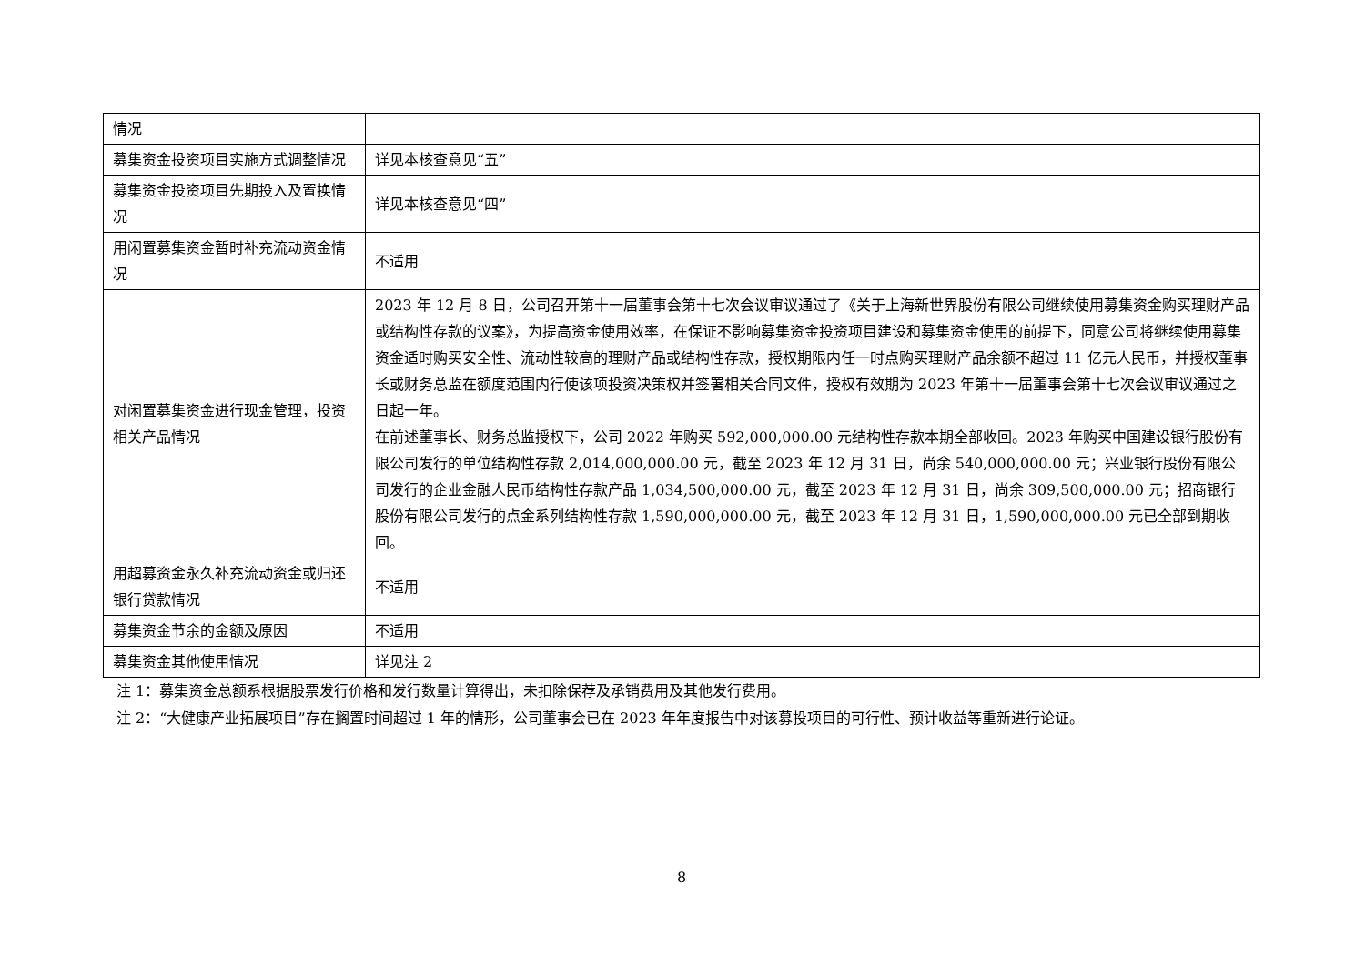| 情况 | |
| 募集资金投资项目实施方式调整情况 | 详见本核查意见“五” |
| 募集资金投资项目先期投入及置换情况 | 详见本核查意见“四” |
| 用闲置募集资金暂时补充流动资金情况 | 不适用 |
| 对闲置募集资金进行现金管理，投资相关产品情况 | 2023 年 12 月 8 日，公司召开第十一届董事会第十七次会议审议通过了《关于上海新世界股份有限公司继续使用募集资金购买理财产品或结构性存款的议案》，为提高资金使用效率，在保证不影响募集资金投资项目建设和募集资金使用的前提下，同意公司将继续使用募集资金适时购买安全性、流动性较高的理财产品或结构性存款，授权期限内任一时点购买理财产品余额不超过 11 亿元人民币，并授权董事长或财务总监在额度范围内行使该项投资决策权并签署相关合同文件，授权有效期为 2023 年第十一届董事会第十七次会议审议通过之日起一年。 在前述董事长、财务总监授权下，公司 2022 年购买 592,000,000.00 元结构性存款本期全部收回。2023 年购买中国建设银行股份有限公司发行的单位结构性存款 2,014,000,000.00 元，截至 2023 年 12 月 31 日，尚余 540,000,000.00 元；兴业银行股份有限公司发行的企业金融人民币结构性存款产品 1,034,500,000.00 元，截至 2023 年 12 月 31 日，尚余 309,500,000.00 元；招商银行股份有限公司发行的点金系列结构性存款 1,590,000,000.00 元，截至 2023 年 12 月 31 日，1,590,000,000.00 元已全部到期收回。 |
| 用超募资金永久补充流动资金或归还银行贷款情况 | 不适用 |
| 募集资金节余的金额及原因 | 不适用 |
| 募集资金其他使用情况 | 详见注 2 |
注 1：募集资金总额系根据股票发行价格和发行数量计算得出，未扣除保荐及承销费用及其他发行费用。
注 2：“大健康产业拓展项目”存在搁置时间超过 1 年的情形，公司董事会已在 2023 年年度报告中对该募投项目的可行性、预计收益等重新进行论证。
8